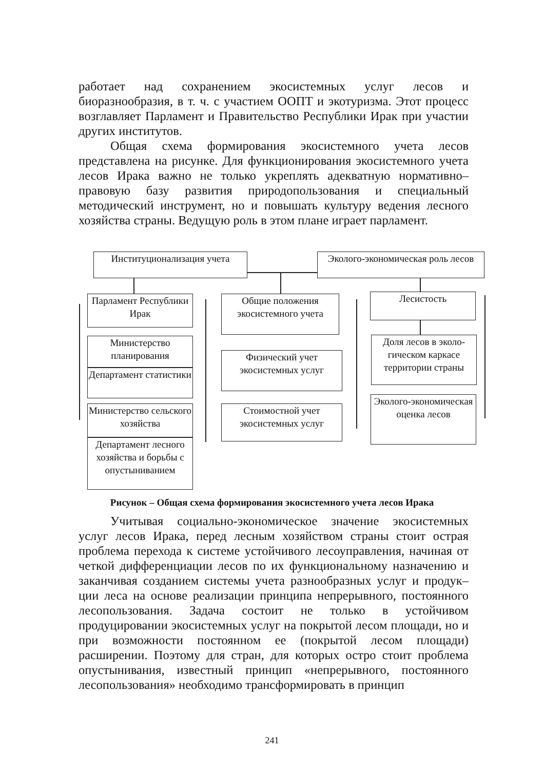работает над сохранением экосистемных услуг лесов и биоразнообразия, в т. ч. с участием ООПТ и экотуризма. Этот процесс возглавляет Парламент и Правительство Республики Ирак при участии других институтов.
Общая схема формирования экосистемного учета лесов представлена на рисунке. Для функционирования экосистемного учета лесов Ирака важно не только укреплять адекватную нормативно–правовую базу развития природопользования и специальный методический инструмент, но и повышать культуру ведения лесного хозяйства страны. Ведущую роль в этом плане играет парламент.
Институционализация учета
Эколого-экономическая роль лесов
Парламент Республики Ирак
Министерство планирования
Департамент статистики
Министерство сельского хозяйства
Департамент лесного хозяйства и борьбы с опустыниванием
Общие положения экосистемного учета
Физический учет экосистемных услуг
Стоимостной учет экосистемных услуг
Лесистость
Доля лесов в эколо-гическом каркасе территории страны
Эколого-экономическая оценка лесов
Рисунок – Общая схема формирования экосистемного учета лесов Ирака
Учитывая социально-экономическое значение экосистемных услуг лесов Ирака, перед лесным хозяйством страны стоит острая проблема перехода к системе устойчивого лесоуправления, начиная от четкой дифференциации лесов по их функциональному назначению и заканчивая созданием системы учета разнообразных услуг и продук–ции леса на основе реализации принципа непрерывного, постоянного лесопользования. Задача состоит не только в устойчивом продуцировании экосистемных услуг на покрытой лесом площади, но и при возможности постоянном ее (покрытой лесом площади) расширении. Поэтому для стран, для которых остро стоит проблема опустынивания, известный принцип «непрерывного, постоянного лесопользования» необходимо трансформировать в принцип
241